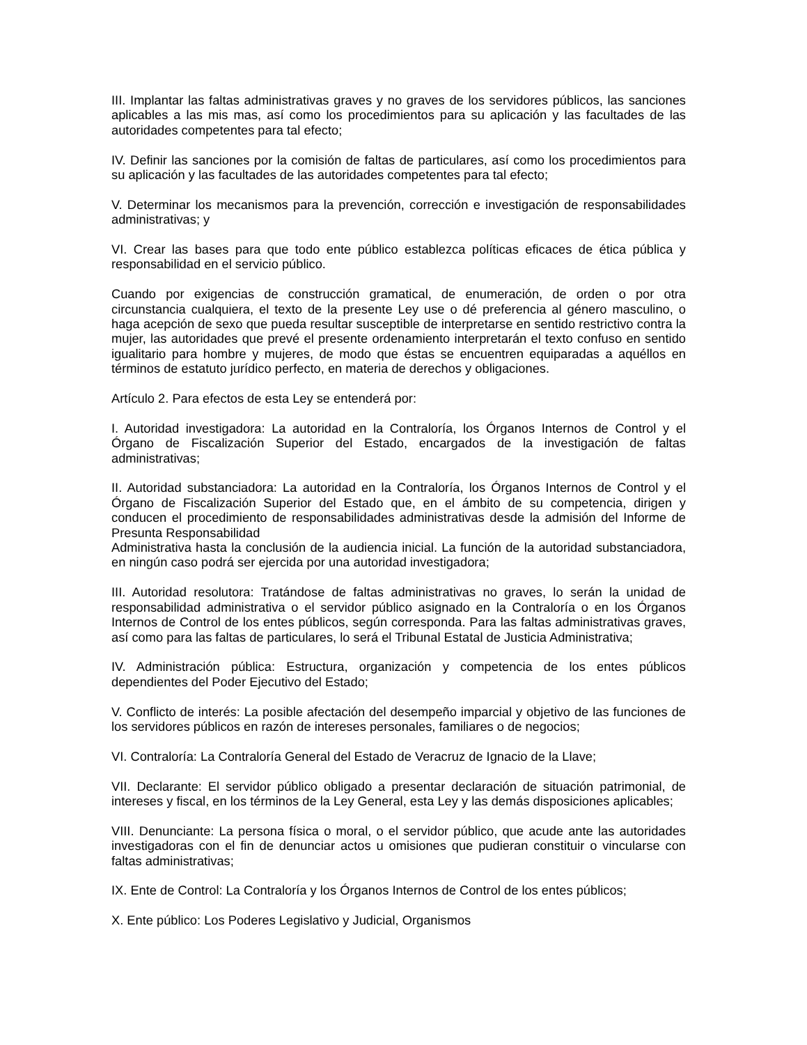III. Implantar las faltas administrativas graves y no graves de los servidores públicos, las sanciones aplicables a las mis mas, así como los procedimientos para su aplicación y las facultades de las autoridades competentes para tal efecto;
IV. Definir las sanciones por la comisión de faltas de particulares, así como los procedimientos para su aplicación y las facultades de las autoridades competentes para tal efecto;
V. Determinar los mecanismos para la prevención, corrección e investigación de responsabilidades administrativas; y
VI. Crear las bases para que todo ente público establezca políticas eficaces de ética pública y responsabilidad en el servicio público.
Cuando por exigencias de construcción gramatical, de enumeración, de orden o por otra circunstancia cualquiera, el texto de la presente Ley use o dé preferencia al género masculino, o haga acepción de sexo que pueda resultar susceptible de interpretarse en sentido restrictivo contra la mujer, las autoridades que prevé el presente ordenamiento interpretarán el texto confuso en sentido igualitario para hombre y mujeres, de modo que éstas se encuentren equiparadas a aquéllos en términos de estatuto jurídico perfecto, en materia de derechos y obligaciones.
Artículo 2. Para efectos de esta Ley se entenderá por:
I. Autoridad investigadora: La autoridad en la Contraloría, los Órganos Internos de Control y el Órgano de Fiscalización Superior del Estado, encargados de la investigación de faltas administrativas;
II. Autoridad substanciadora: La autoridad en la Contraloría, los Órganos Internos de Control y el Órgano de Fiscalización Superior del Estado que, en el ámbito de su competencia, dirigen y conducen el procedimiento de responsabilidades administrativas desde la admisión del Informe de Presunta Responsabilidad
Administrativa hasta la conclusión de la audiencia inicial. La función de la autoridad substanciadora, en ningún caso podrá ser ejercida por una autoridad investigadora;
III. Autoridad resolutora: Tratándose de faltas administrativas no graves, lo serán la unidad de responsabilidad administrativa o el servidor público asignado en la Contraloría o en los Órganos Internos de Control de los entes públicos, según corresponda. Para las faltas administrativas graves, así como para las faltas de particulares, lo será el Tribunal Estatal de Justicia Administrativa;
IV. Administración pública: Estructura, organización y competencia de los entes públicos dependientes del Poder Ejecutivo del Estado;
V. Conflicto de interés: La posible afectación del desempeño imparcial y objetivo de las funciones de los servidores públicos en razón de intereses personales, familiares o de negocios;
VI. Contraloría: La Contraloría General del Estado de Veracruz de Ignacio de la Llave;
VII. Declarante: El servidor público obligado a presentar declaración de situación patrimonial, de intereses y fiscal, en los términos de la Ley General, esta Ley y las demás disposiciones aplicables;
VIII. Denunciante: La persona física o moral, o el servidor público, que acude ante las autoridades investigadoras con el fin de denunciar actos u omisiones que pudieran constituir o vincularse con faltas administrativas;
IX. Ente de Control: La Contraloría y los Órganos Internos de Control de los entes públicos;
X. Ente público: Los Poderes Legislativo y Judicial, Organismos